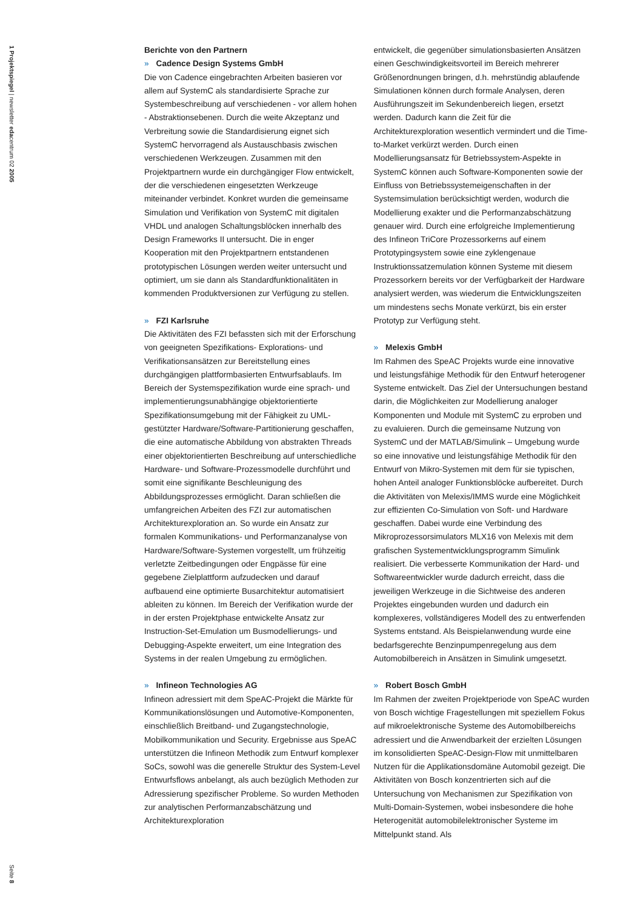1 Projektspiegel | newsletter edacentrum 02 2005
Seite 8
Berichte von den Partnern
» Cadence Design Systems GmbH
Die von Cadence eingebrachten Arbeiten basieren vor allem auf SystemC als standardisierte Sprache zur Systembeschreibung auf verschiedenen - vor allem hohen - Abstraktionsebenen. Durch die weite Akzeptanz und Verbreitung sowie die Standardisierung eignet sich SystemC hervorragend als Austauschbasis zwischen verschiedenen Werkzeugen. Zusammen mit den Projektpartnern wurde ein durchgängiger Flow entwickelt, der die verschiedenen eingesetzten Werkzeuge miteinander verbindet. Konkret wurden die gemeinsame Simulation und Verifikation von SystemC mit digitalen VHDL und analogen Schaltungsblöcken innerhalb des Design Frameworks II untersucht. Die in enger Kooperation mit den Projektpartnern entstandenen prototypischen Lösungen werden weiter untersucht und optimiert, um sie dann als Standardfunktionalitäten in kommenden Produktversionen zur Verfügung zu stellen.
» FZI Karlsruhe
Die Aktivitäten des FZI befassten sich mit der Erforschung von geeigneten Spezifikations- Explorations- und Verifikationsansätzen zur Bereitstellung eines durchgängigen plattformbasierten Entwurfsablaufs. Im Bereich der Systemspezifikation wurde eine sprach- und implementierungsunabhängige objektorientierte Spezifikationsumgebung mit der Fähigkeit zu UML-gestützter Hardware/Software-Partitionierung geschaffen, die eine automatische Abbildung von abstrakten Threads einer objektorientierten Beschreibung auf unterschiedliche Hardware- und Software-Prozessmodelle durchführt und somit eine signifikante Beschleunigung des Abbildungsprozesses ermöglicht. Daran schließen die umfangreichen Arbeiten des FZI zur automatischen Architekturexploration an. So wurde ein Ansatz zur formalen Kommunikations- und Performanzanalyse von Hardware/Software-Systemen vorgestellt, um frühzeitig verletzte Zeitbedingungen oder Engpässe für eine gegebene Zielplattform aufzudecken und darauf aufbauend eine optimierte Busarchitektur automatisiert ableiten zu können. Im Bereich der Verifikation wurde der in der ersten Projektphase entwickelte Ansatz zur Instruction-Set-Emulation um Busmodellierungs- und Debugging-Aspekte erweitert, um eine Integration des Systems in der realen Umgebung zu ermöglichen.
» Infineon Technologies AG
Infineon adressiert mit dem SpeAC-Projekt die Märkte für Kommunikationslösungen und Automotive-Komponenten, einschließlich Breitband- und Zugangstechnologie, Mobilkommunikation und Security. Ergebnisse aus SpeAC unterstützen die Infineon Methodik zum Entwurf komplexer SoCs, sowohl was die generelle Struktur des System-Level Entwurfsflows anbelangt, als auch bezüglich Methoden zur Adressierung spezifischer Probleme. So wurden Methoden zur analytischen Performanzabschätzung und Architekturexploration
entwickelt, die gegenüber simulationsbasierten Ansätzen einen Geschwindigkeitsvorteil im Bereich mehrerer Größenordnungen bringen, d.h. mehrstündig ablaufende Simulationen können durch formale Analysen, deren Ausführungszeit im Sekundenbereich liegen, ersetzt werden. Dadurch kann die Zeit für die Architekturexploration wesentlich vermindert und die Time-to-Market verkürzt werden. Durch einen Modellierungsansatz für Betriebssystem-Aspekte in SystemC können auch Software-Komponenten sowie der Einfluss von Betriebssystemeigenschaften in der Systemsimulation berücksichtigt werden, wodurch die Modellierung exakter und die Performanzabschätzung genauer wird. Durch eine erfolgreiche Implementierung des Infineon TriCore Prozessorkerns auf einem Prototypingsystem sowie eine zyklengenaue Instruktionssatzemulation können Systeme mit diesem Prozessorkern bereits vor der Verfügbarkeit der Hardware analysiert werden, was wiederum die Entwicklungszeiten um mindestens sechs Monate verkürzt, bis ein erster Prototyp zur Verfügung steht.
» Melexis GmbH
Im Rahmen des SpeAC Projekts wurde eine innovative und leistungsfähige Methodik für den Entwurf heterogener Systeme entwickelt. Das Ziel der Untersuchungen bestand darin, die Möglichkeiten zur Modellierung analoger Komponenten und Module mit SystemC zu erproben und zu evaluieren. Durch die gemeinsame Nutzung von SystemC und der MATLAB/Simulink – Umgebung wurde so eine innovative und leistungsfähige Methodik für den Entwurf von Mikro-Systemen mit dem für sie typischen, hohen Anteil analoger Funktionsblöcke aufbereitet. Durch die Aktivitäten von Melexis/IMMS wurde eine Möglichkeit zur effizienten Co-Simulation von Soft- und Hardware geschaffen. Dabei wurde eine Verbindung des Mikroprozessorsimulators MLX16 von Melexis mit dem grafischen Systementwicklungsprogramm Simulink realisiert. Die verbesserte Kommunikation der Hard- und Softwareentwickler wurde dadurch erreicht, dass die jeweiligen Werkzeuge in die Sichtweise des anderen Projektes eingebunden wurden und dadurch ein komplexeres, vollständigeres Modell des zu entwerfenden Systems entstand. Als Beispielanwendung wurde eine bedarfsgerechte Benzinpumpenregelung aus dem Automobilbereich in Ansätzen in Simulink umgesetzt.
» Robert Bosch GmbH
Im Rahmen der zweiten Projektperiode von SpeAC wurden von Bosch wichtige Fragestellungen mit speziellem Fokus auf mikroelektronische Systeme des Automobilbereichs adressiert und die Anwendbarkeit der erzielten Lösungen im konsolidierten SpeAC-Design-Flow mit unmittelbaren Nutzen für die Applikationsdomäne Automobil gezeigt. Die Aktivitäten von Bosch konzentrierten sich auf die Untersuchung von Mechanismen zur Spezifikation von Multi-Domain-Systemen, wobei insbesondere die hohe Heterogenität automobilelektronischer Systeme im Mittelpunkt stand. Als